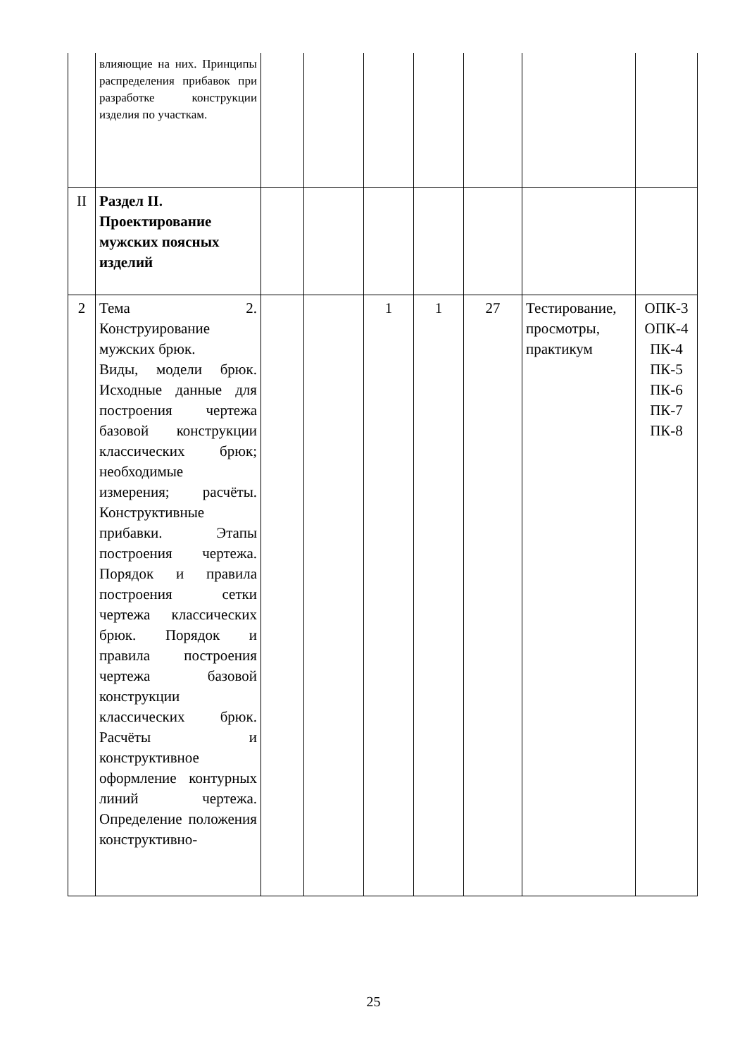| | влияющие на них. Принципы распределения прибавок при разработке конструкции изделия по участкам. | | | | | | | |
| II | Раздел II. Проектирование мужских поясных изделий | | | | | | | |
| 2 | Тема 2. Конструирование мужских брюк. Виды, модели брюк. Исходные данные для построения чертежа базовой конструкции классических брюк; необходимые измерения; расчёты. Конструктивные прибавки. Этапы построения чертежа. Порядок и правила построения сетки чертежа классических брюк. Порядок и правила построения чертежа базовой конструкции классических брюк. Расчёты и конструктивное оформление контурных линий чертежа. Определение положения конструктивно- | | | 1 | 1 | 27 | Тестирование, просмотры, практикум | ОПК-3 ОПК-4 ПК-4 ПК-5 ПК-6 ПК-7 ПК-8 |
25